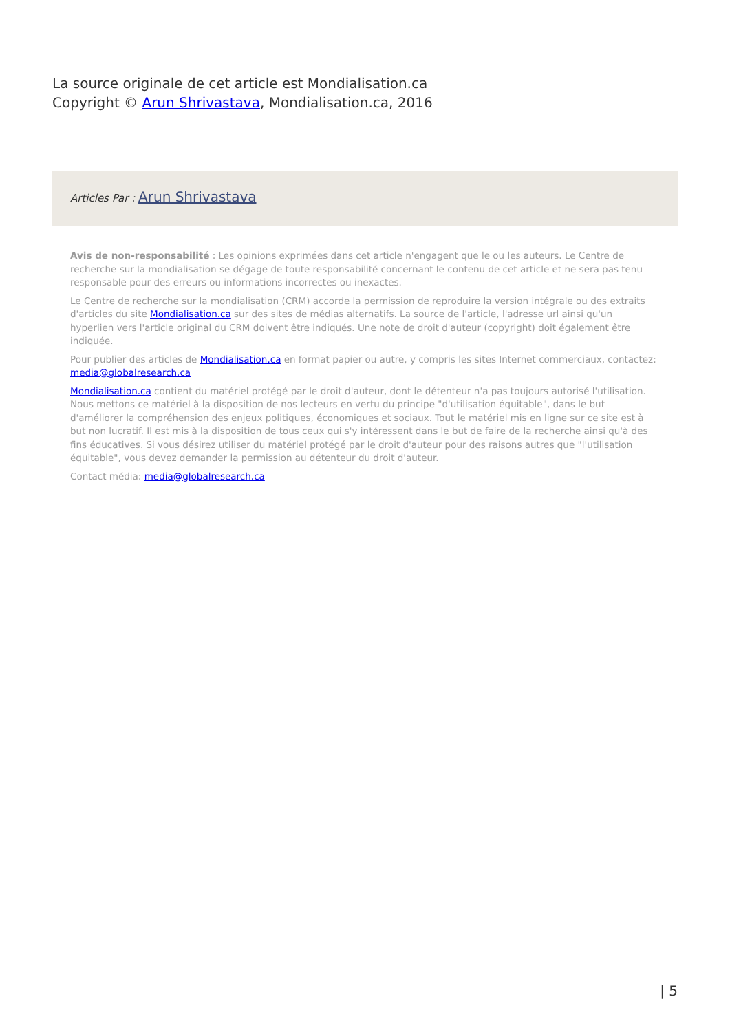La source originale de cet article est Mondialisation.ca
Copyright © Arun Shrivastava, Mondialisation.ca, 2016
Articles Par : Arun Shrivastava
Avis de non-responsabilité : Les opinions exprimées dans cet article n'engagent que le ou les auteurs. Le Centre de recherche sur la mondialisation se dégage de toute responsabilité concernant le contenu de cet article et ne sera pas tenu responsable pour des erreurs ou informations incorrectes ou inexactes.
Le Centre de recherche sur la mondialisation (CRM) accorde la permission de reproduire la version intégrale ou des extraits d'articles du site Mondialisation.ca sur des sites de médias alternatifs. La source de l'article, l'adresse url ainsi qu'un hyperlien vers l'article original du CRM doivent être indiqués. Une note de droit d'auteur (copyright) doit également être indiquée.
Pour publier des articles de Mondialisation.ca en format papier ou autre, y compris les sites Internet commerciaux, contactez: media@globalresearch.ca
Mondialisation.ca contient du matériel protégé par le droit d'auteur, dont le détenteur n'a pas toujours autorisé l'utilisation. Nous mettons ce matériel à la disposition de nos lecteurs en vertu du principe "d'utilisation équitable", dans le but d'améliorer la compréhension des enjeux politiques, économiques et sociaux. Tout le matériel mis en ligne sur ce site est à but non lucratif. Il est mis à la disposition de tous ceux qui s'y intéressent dans le but de faire de la recherche ainsi qu'à des fins éducatives. Si vous désirez utiliser du matériel protégé par le droit d'auteur pour des raisons autres que "l'utilisation équitable", vous devez demander la permission au détenteur du droit d'auteur.
Contact média: media@globalresearch.ca
| 5